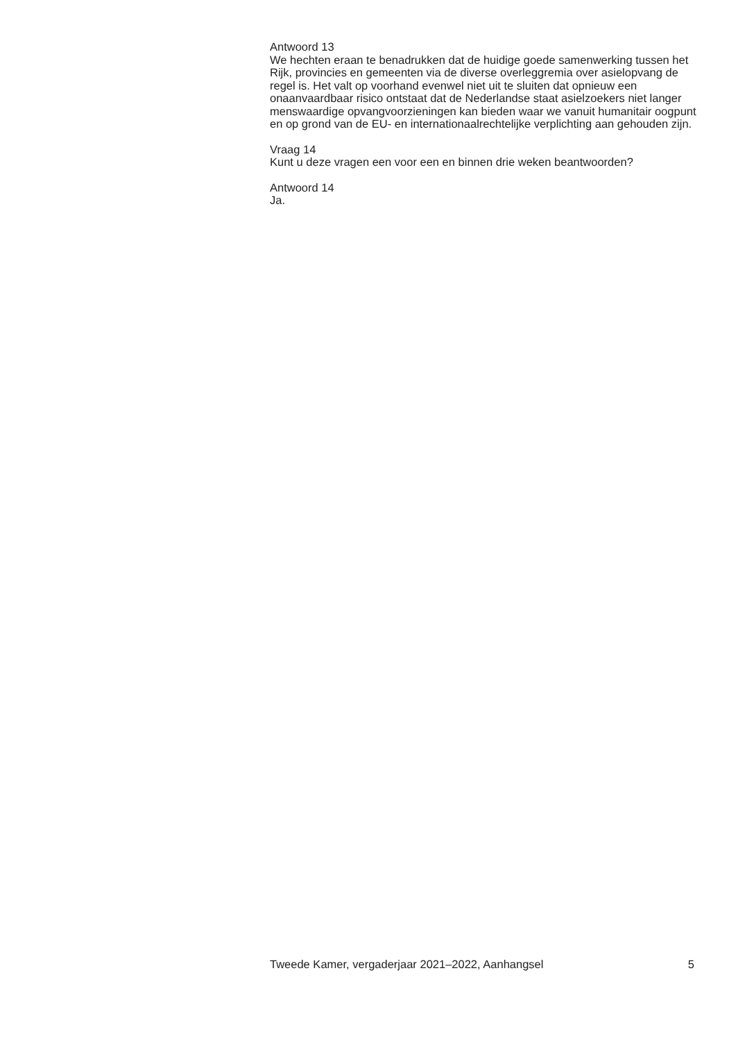Antwoord 13
We hechten eraan te benadrukken dat de huidige goede samenwerking tussen het Rijk, provincies en gemeenten via de diverse overleggremia over asielopvang de regel is. Het valt op voorhand evenwel niet uit te sluiten dat opnieuw een onaanvaardbaar risico ontstaat dat de Nederlandse staat asielzoekers niet langer menswaardige opvangvoorzieningen kan bieden waar we vanuit humanitair oogpunt en op grond van de EU- en internationaalrechtelijke verplichting aan gehouden zijn.
Vraag 14
Kunt u deze vragen een voor een en binnen drie weken beantwoorden?
Antwoord 14
Ja.
Tweede Kamer, vergaderjaar 2021–2022, Aanhangsel 5